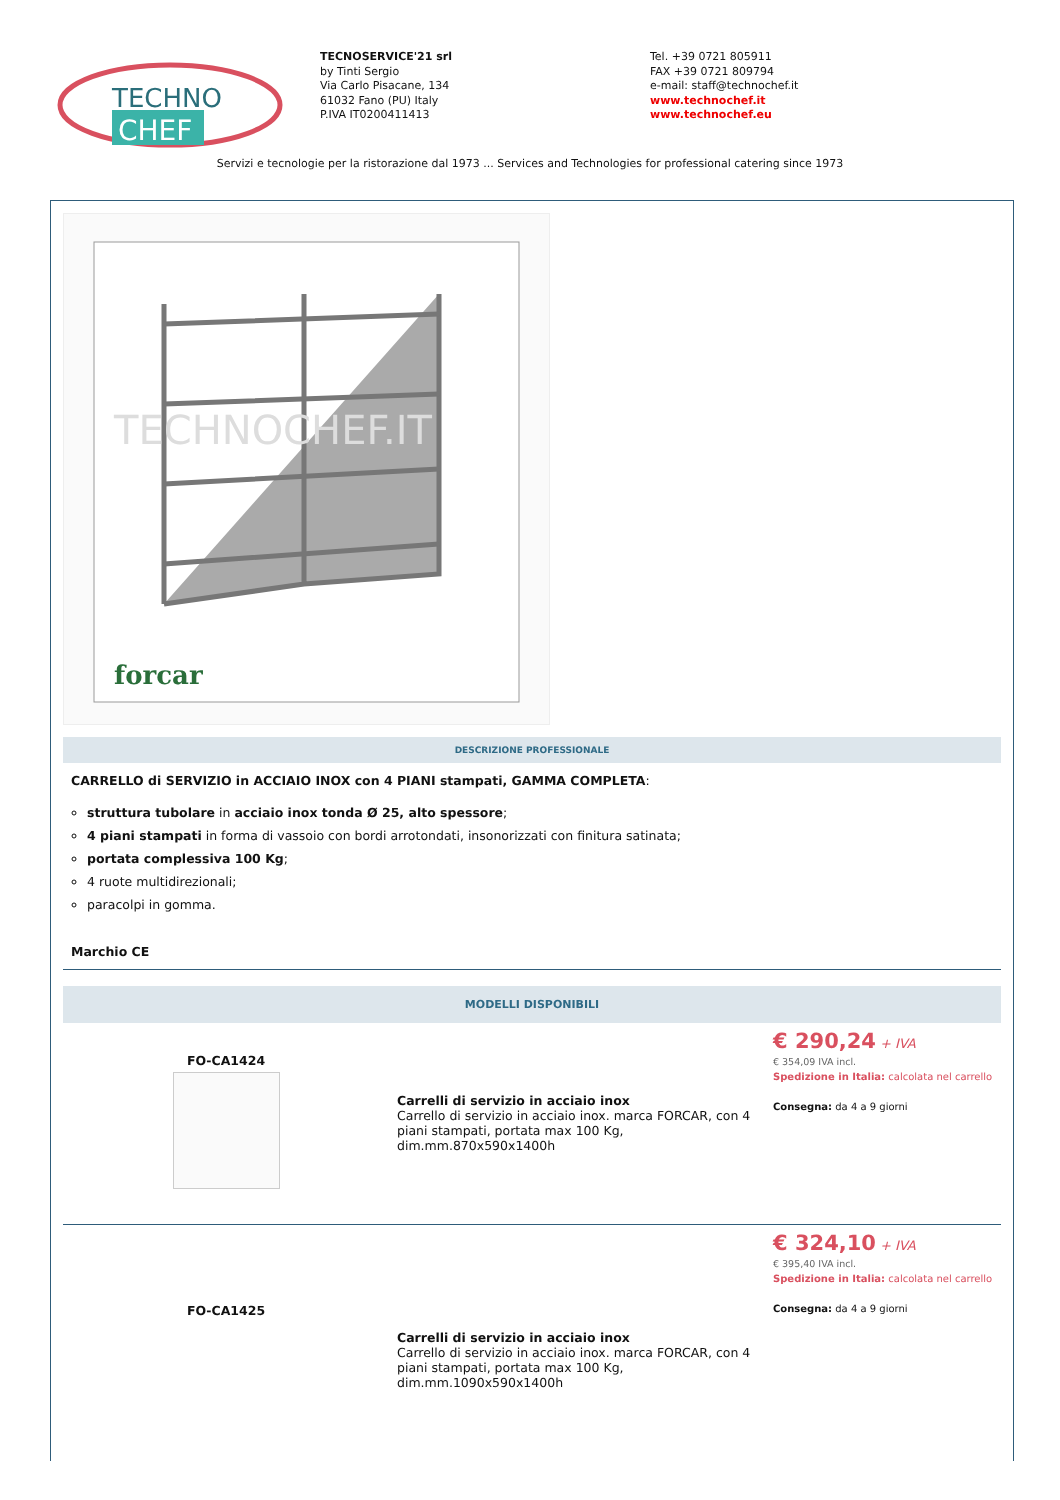TECHNO
CHEF
TECNOSERVICE'21 srl
by Tinti Sergio
Via Carlo Pisacane, 134
61032 Fano (PU) Italy
P.IVA IT0200411413
Tel. +39 0721 805911
FAX +39 0721 809794
e-mail: staff@technochef.it
www.technochef.it
www.technochef.eu
Servizi e tecnologie per la ristorazione dal 1973 ... Services and Technologies for professional catering since 1973
forcar
TECHNOCHEF.IT
DESCRIZIONE PROFESSIONALE
CARRELLO di SERVIZIO in ACCIAIO INOX con 4 PIANI stampati, GAMMA COMPLETA:
struttura tubolare in acciaio inox tonda Ø 25, alto spessore;
4 piani stampati in forma di vassoio con bordi arrotondati, insonorizzati con finitura satinata;
portata complessiva 100 Kg;
4 ruote multidirezionali;
paracolpi in gomma.
Marchio CE
MODELLI DISPONIBILI
| FO-CA1424 | Carrelli di servizio in acciaio inox Carrello di servizio in acciaio inox. marca FORCAR, con 4 piani stampati, portata max 100 Kg, dim.mm.870x590x1400h | € 290,24 + IVA € 354,09 IVA incl. Spedizione in Italia: calcolata nel carrello Consegna: da 4 a 9 giorni |
| FO-CA1425 | Carrelli di servizio in acciaio inox Carrello di servizio in acciaio inox. marca FORCAR, con 4 piani stampati, portata max 100 Kg, dim.mm.1090x590x1400h | € 324,10 + IVA € 395,40 IVA incl. Spedizione in Italia: calcolata nel carrello Consegna: da 4 a 9 giorni |